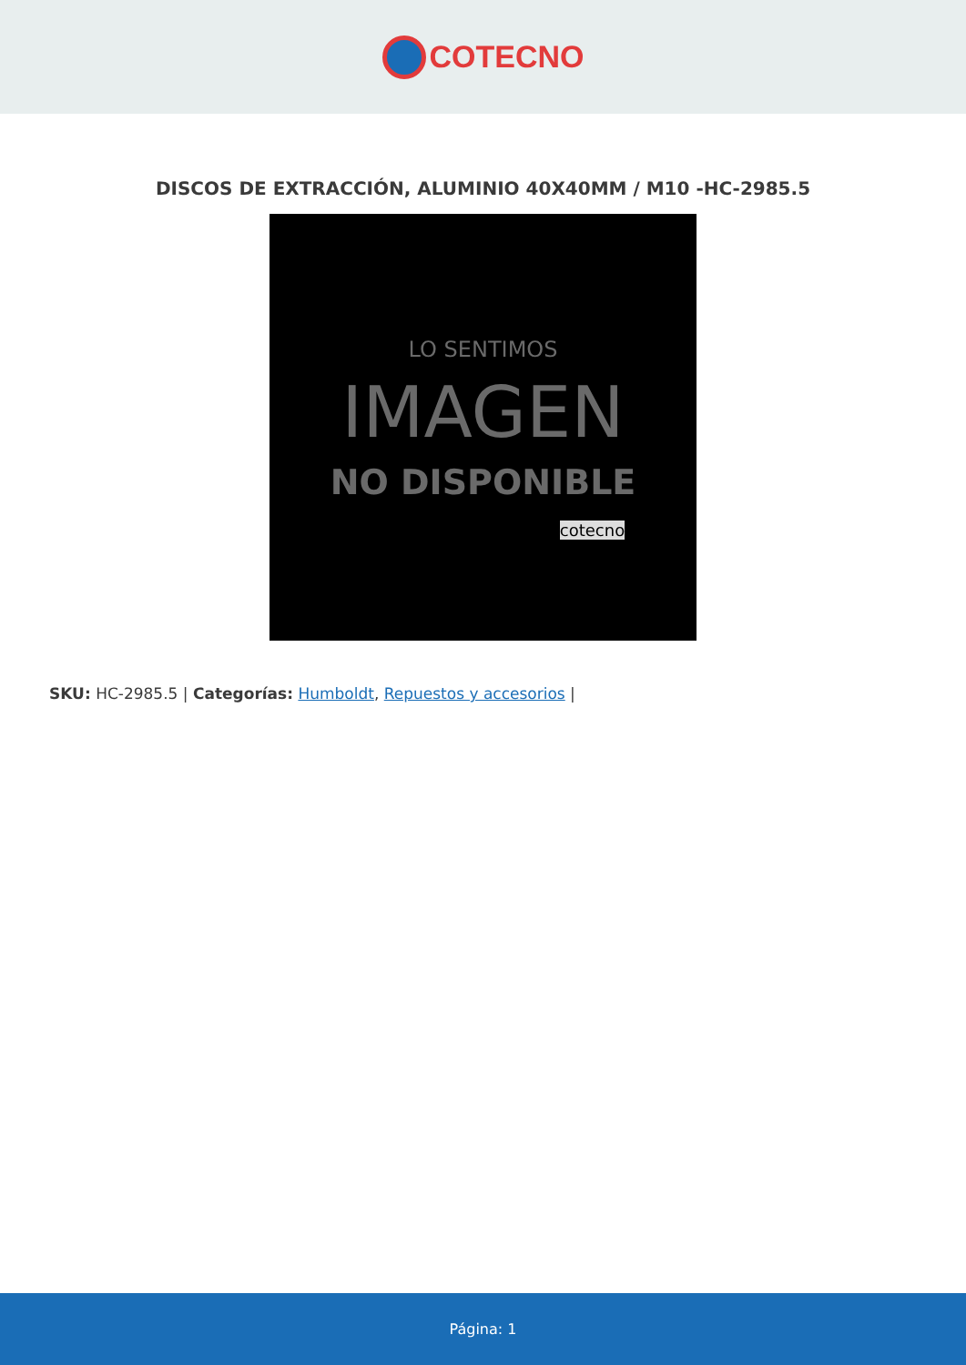COTECNO
DISCOS DE EXTRACCIÓN, ALUMINIO 40X40MM / M10 -HC-2985.5
LO SENTIMOS
IMAGEN
NO DISPONIBLE
cotecno
SKU: HC-2985.5 | Categorías: Humboldt, Repuestos y accesorios |
Página: 1